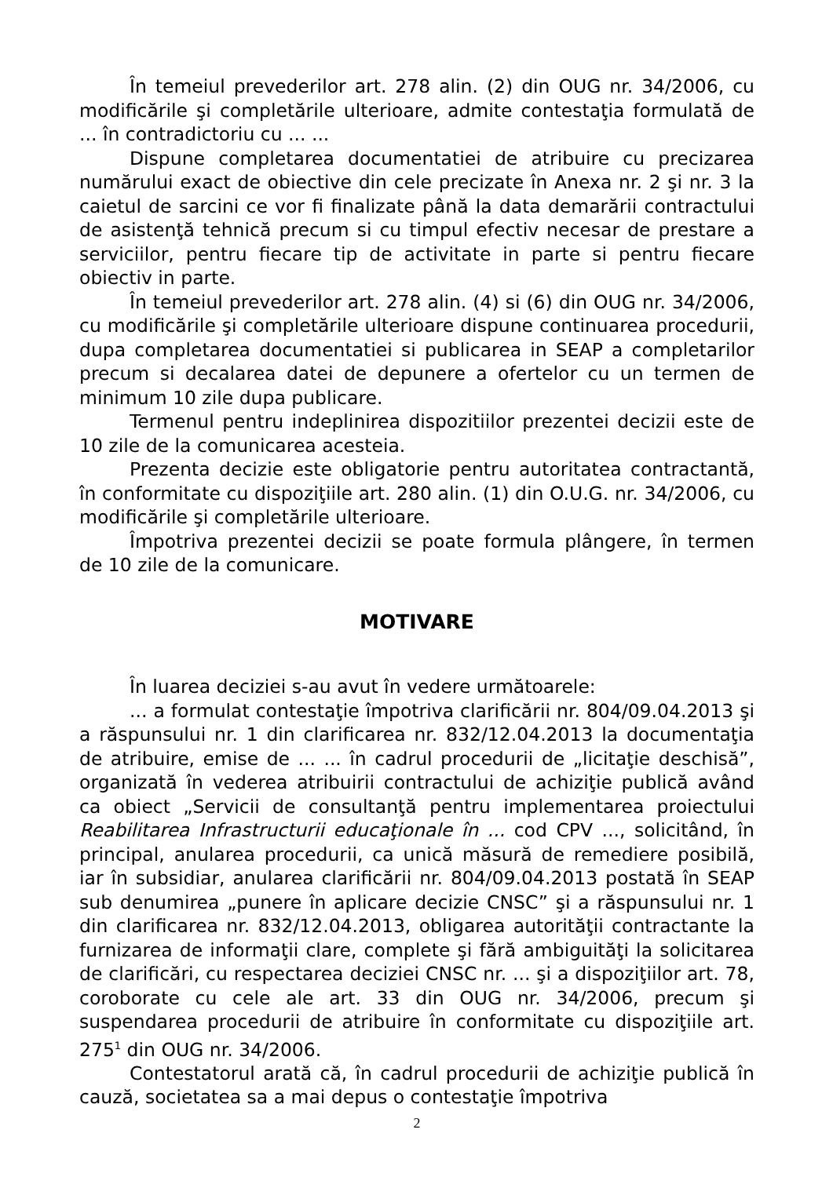În temeiul prevederilor art. 278 alin. (2) din OUG nr. 34/2006, cu modificările şi completările ulterioare, admite contestaţia formulată de ... în contradictoriu cu ... ...
Dispune completarea documentatiei de atribuire cu precizarea numărului exact de obiective din cele precizate în Anexa nr. 2 şi nr. 3 la caietul de sarcini ce vor fi finalizate până la data demarării contractului de asistenţă tehnică precum si cu timpul efectiv necesar de prestare a serviciilor, pentru fiecare tip de activitate in parte si pentru fiecare obiectiv in parte.
În temeiul prevederilor art. 278 alin. (4) si (6) din OUG nr. 34/2006, cu modificările şi completările ulterioare dispune continuarea procedurii, dupa completarea documentatiei si publicarea in SEAP a completarilor precum si decalarea datei de depunere a ofertelor cu un termen de minimum 10 zile dupa publicare.
Termenul pentru indeplinirea dispozitiilor prezentei decizii este de 10 zile de la comunicarea acesteia.
Prezenta decizie este obligatorie pentru autoritatea contractantă, în conformitate cu dispoziţiile art. 280 alin. (1) din O.U.G. nr. 34/2006, cu modificările şi completările ulterioare.
Împotriva prezentei decizii se poate formula plângere, în termen de 10 zile de la comunicare.
MOTIVARE
În luarea deciziei s-au avut în vedere următoarele:
... a formulat contestaţie împotriva clarificării nr. 804/09.04.2013 şi a răspunsului nr. 1 din clarificarea nr. 832/12.04.2013 la documentaţia de atribuire, emise de ... ... în cadrul procedurii de „licitaţie deschisă”, organizată în vederea atribuirii contractului de achiziţie publică având ca obiect „Servicii de consultanţă pentru implementarea proiectului Reabilitarea Infrastructurii educaţionale în ... cod CPV ..., solicitând, în principal, anularea procedurii, ca unică măsură de remediere posibilă, iar în subsidiar, anularea clarificării nr. 804/09.04.2013 postată în SEAP sub denumirea „punere în aplicare decizie CNSC” şi a răspunsului nr. 1 din clarificarea nr. 832/12.04.2013, obligarea autorităţii contractante la furnizarea de informaţii clare, complete şi fără ambiguităţi la solicitarea de clarificări, cu respectarea deciziei CNSC nr. ... şi a dispoziţiilor art. 78, coroborate cu cele ale art. 33 din OUG nr. 34/2006, precum şi suspendarea procedurii de atribuire în conformitate cu dispoziţiile art. 275<sup>1</sup> din OUG nr. 34/2006.
Contestatorul arată că, în cadrul procedurii de achiziţie publică în cauză, societatea sa a mai depus o contestaţie împotriva
2